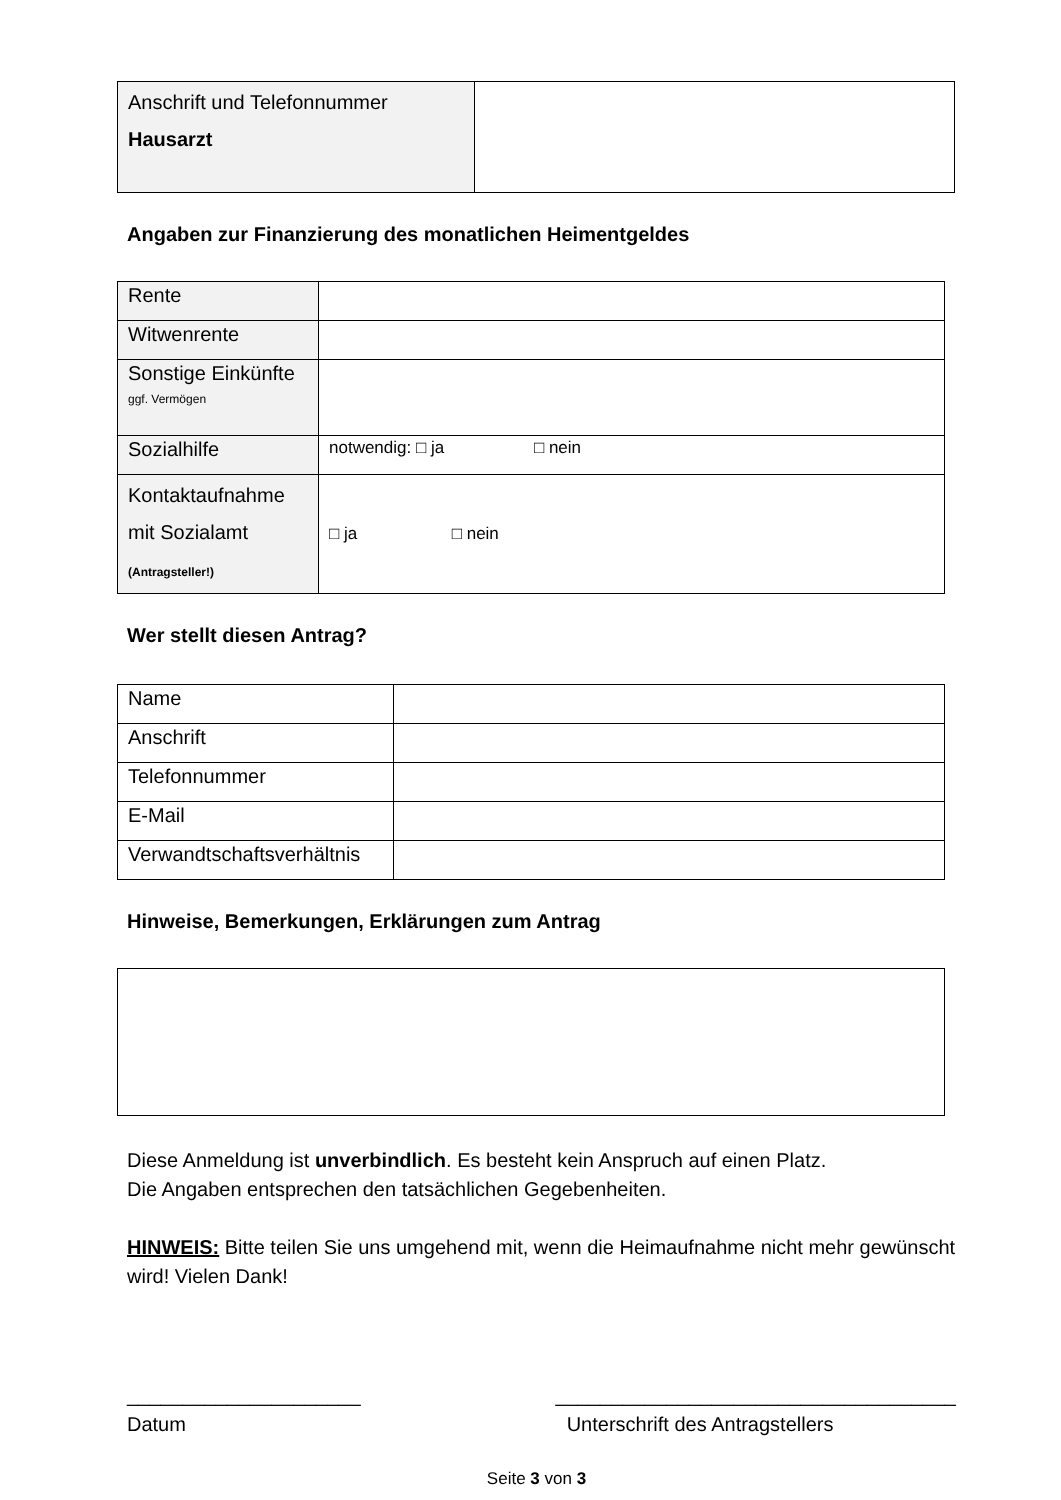| Anschrift und Telefonnummer Hausarzt | |
Angaben zur Finanzierung des monatlichen Heimentgeldes
| Rente | |
| Witwenrente | |
| Sonstige Einkünfte ggf. Vermögen | |
| Sozialhilfe | notwendig: □ ja □ nein |
| Kontaktaufnahme mit Sozialamt (Antragsteller!) | □ ja □ nein |
Wer stellt diesen Antrag?
| Name | |
| Anschrift | |
| Telefonnummer | |
| E-Mail | |
| Verwandtschaftsverhältnis | |
Hinweise, Bemerkungen, Erklärungen zum Antrag
Diese Anmeldung ist unverbindlich. Es besteht kein Anspruch auf einen Platz.
Die Angaben entsprechen den tatsächlichen Gegebenheiten.
HINWEIS: Bitte teilen Sie uns umgehend mit, wenn die Heimaufnahme nicht mehr gewünscht wird! Vielen Dank!
_____________________
Datum
____________________________________
Unterschrift des Antragstellers
Seite 3 von 3